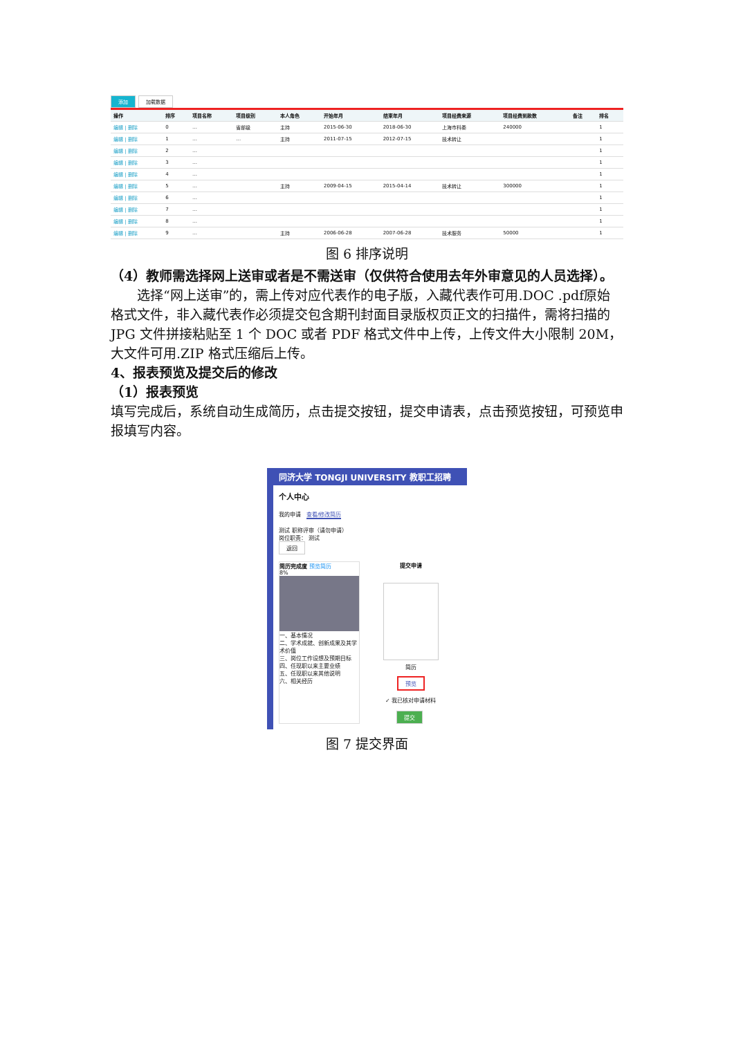添加 加载数据
| 操作 | 排序 | 项目名称 | 项目级别 | 本人角色 | 开始年月 | 结束年月 | 项目经费来源 | 项目经费到款数 | 备注 | 排名 |
| --- | --- | --- | --- | --- | --- | --- | --- | --- | --- | --- |
| 编辑 / 删除 | 0 | … | 省部级 | 主持 | 2015-06-30 | 2018-06-30 | 上海市科委 | 240000 | | 1 |
| 编辑 / 删除 | 1 | … | … | 主持 | 2011-07-15 | 2012-07-15 | 技术转让 | | | 1 |
| 编辑 / 删除 | 2 | … | | | | | | | | 1 |
| 编辑 / 删除 | 3 | … | | | | | | | | 1 |
| 编辑 / 删除 | 4 | … | | | | | | | | 1 |
| 编辑 / 删除 | 5 | … | | 主持 | 2009-04-15 | 2015-04-14 | 技术转让 | 300000 | | 1 |
| 编辑 / 删除 | 6 | … | | | | | | | | 1 |
| 编辑 / 删除 | 7 | … | | | | | | | | 1 |
| 编辑 / 删除 | 8 | … | | | | | | | | 1 |
| 编辑 / 删除 | 9 | … | | 主持 | 2006-06-28 | 2007-06-28 | 技术服务 | 50000 | | 1 |
图 6 排序说明
（4）教师需选择网上送审或者是不需送审（仅供符合使用去年外审意见的人员选择）。
选择“网上送审”的，需上传对应代表作的电子版，入藏代表作可用.DOC .pdf原始格式文件，非入藏代表作必须提交包含期刊封面目录版权页正文的扫描件，需将扫描的 JPG 文件拼接粘贴至 1 个 DOC 或者 PDF 格式文件中上传，上传文件大小限制 20M，大文件可用.ZIP 格式压缩后上传。
4、报表预览及提交后的修改
（1）报表预览
填写完成后，系统自动生成简历，点击提交按钮，提交申请表，点击预览按钮，可预览申报填写内容。
同济大学 TONGJI UNIVERSITY 教职工招聘
个人中心
我的申请 查看/修改简历
测试 职称评审（请勿申请）
岗位职责： 测试
返回
简历完成度 预览简历
8%
一、基本情况
二、学术成就、创新成果及其学术价值
三、岗位工作设想及预期目标
四、任现职以来主要业绩
五、任现职以来其他说明
六、相关经历
提交申请
简历
预览
✓ 我已核对申请材料
提交
图 7 提交界面